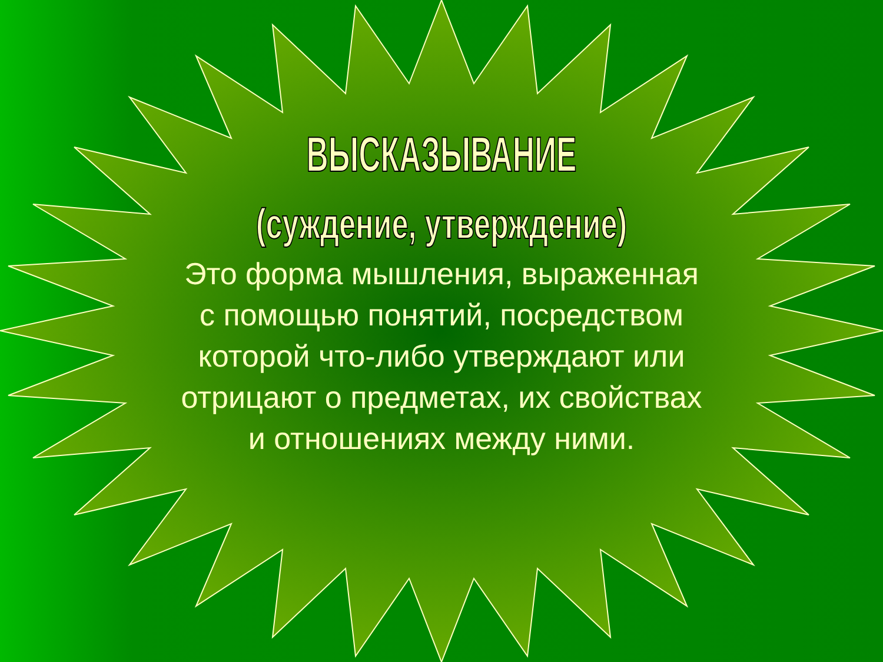ВЫСКАЗЫВАНИЕ
(суждение, утверждение)
Это форма мышления, выраженная с помощью понятий, посредством которой что-либо утверждают или отрицают о предметах, их свойствах и отношениях между ними.